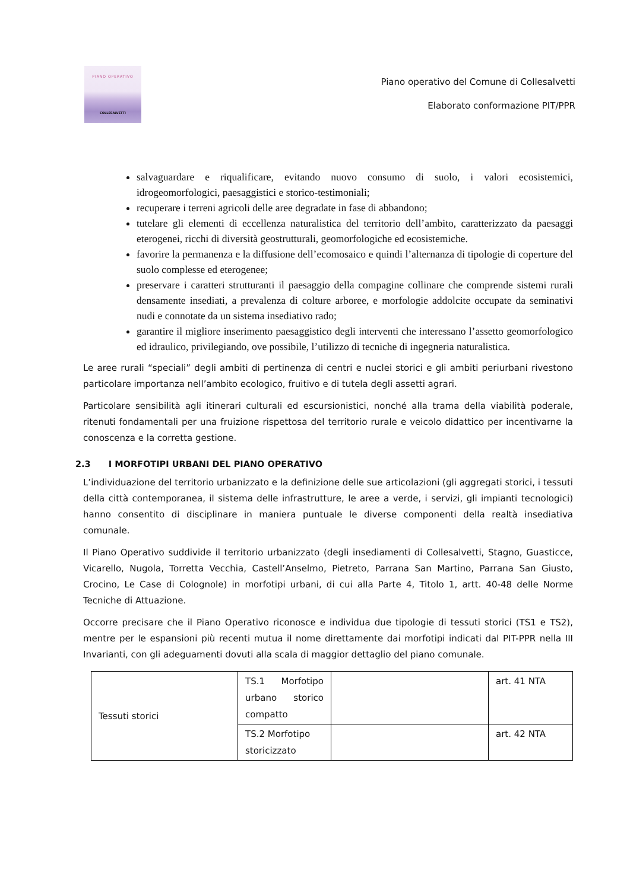PIANO OPERATIVO
COLLESALVETTI
Piano operativo del Comune di Collesalvetti
Elaborato conformazione PIT/PPR
salvaguardare e riqualificare, evitando nuovo consumo di suolo, i valori ecosistemici, idrogeomorfologici, paesaggistici e storico-testimoniali;
recuperare i terreni agricoli delle aree degradate in fase di abbandono;
tutelare gli elementi di eccellenza naturalistica del territorio dell’ambito, caratterizzato da paesaggi eterogenei, ricchi di diversità geostrutturali, geomorfologiche ed ecosistemiche.
favorire la permanenza e la diffusione dell’ecomosaico e quindi l’alternanza di tipologie di coperture del suolo complesse ed eterogenee;
preservare i caratteri strutturanti il paesaggio della compagine collinare che comprende sistemi rurali densamente insediati, a prevalenza di colture arboree, e morfologie addolcite occupate da seminativi nudi e connotate da un sistema insediativo rado;
garantire il migliore inserimento paesaggistico degli interventi che interessano l’assetto geomorfologico ed idraulico, privilegiando, ove possibile, l’utilizzo di tecniche di ingegneria naturalistica.
Le aree rurali “speciali” degli ambiti di pertinenza di centri e nuclei storici e gli ambiti periurbani rivestono particolare importanza nell’ambito ecologico, fruitivo e di tutela degli assetti agrari.
Particolare sensibilità agli itinerari culturali ed escursionistici, nonché alla trama della viabilità poderale, ritenuti fondamentali per una fruizione rispettosa del territorio rurale e veicolo didattico per incentivarne la conoscenza e la corretta gestione.
2.3 I MORFOTIPI URBANI DEL PIANO OPERATIVO
L’individuazione del territorio urbanizzato e la definizione delle sue articolazioni (gli aggregati storici, i tessuti della città contemporanea, il sistema delle infrastrutture, le aree a verde, i servizi, gli impianti tecnologici) hanno consentito di disciplinare in maniera puntuale le diverse componenti della realtà insediativa comunale.
Il Piano Operativo suddivide il territorio urbanizzato (degli insediamenti di Collesalvetti, Stagno, Guasticce, Vicarello, Nugola, Torretta Vecchia, Castell’Anselmo, Pietreto, Parrana San Martino, Parrana San Giusto, Crocino, Le Case di Colognole) in morfotipi urbani, di cui alla Parte 4, Titolo 1, artt. 40-48 delle Norme Tecniche di Attuazione.
Occorre precisare che il Piano Operativo riconosce e individua due tipologie di tessuti storici (TS1 e TS2), mentre per le espansioni più recenti mutua il nome direttamente dai morfotipi indicati dal PIT-PPR nella III Invarianti, con gli adeguamenti dovuti alla scala di maggior dettaglio del piano comunale.
| Tessuti storici | TS.1 Morfotipo urbano storico compatto | | art. 41 NTA |
| | TS.2 Morfotipo storicizzato | | art. 42 NTA |